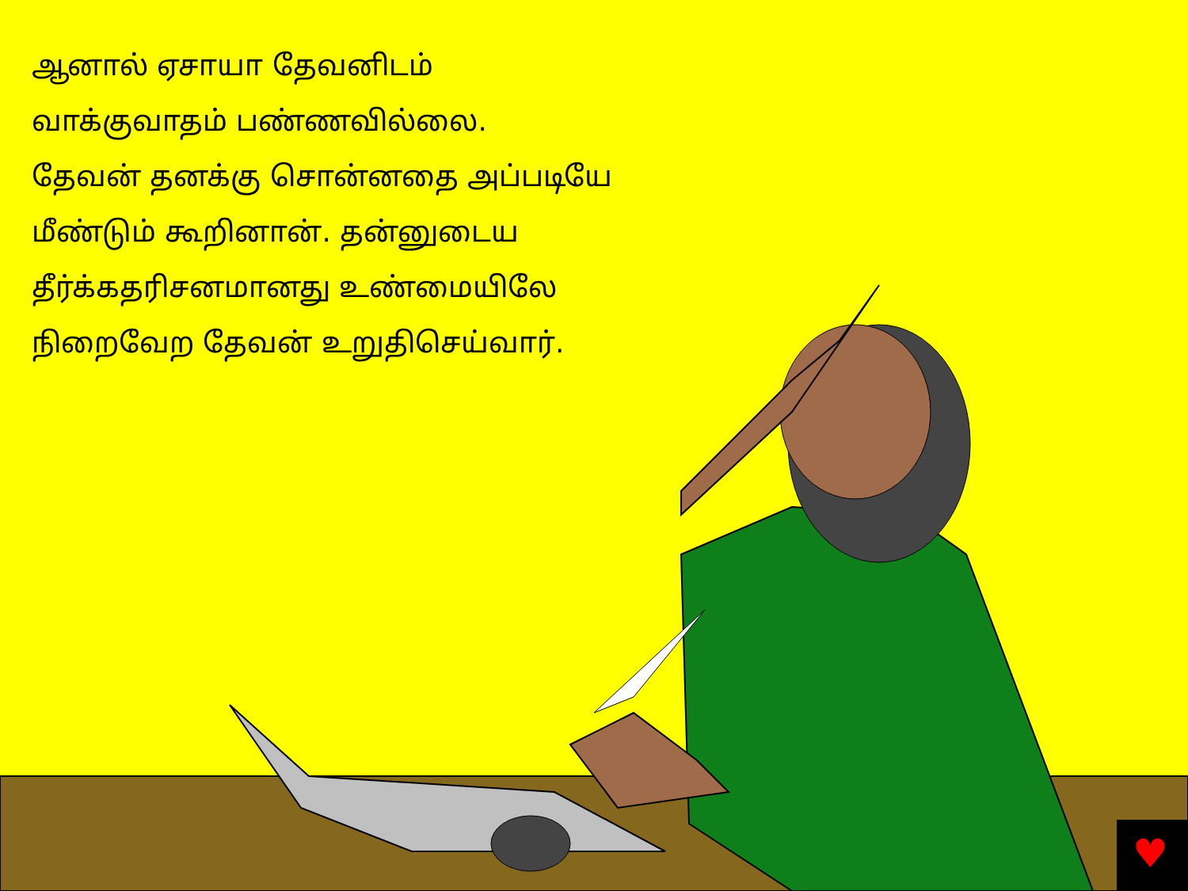♥
ஆனால் ஏசாயா தேவனிடம்
வாக்குவாதம் பண்ணவில்லை.
தேவன் தனக்கு சொன்னதை அப்படியே
மீண்டும் கூறினான். தன்னுடைய
தீர்க்கதரிசனமானது உண்மையிலே
நிறைவேற தேவன் உறுதிசெய்வார்.